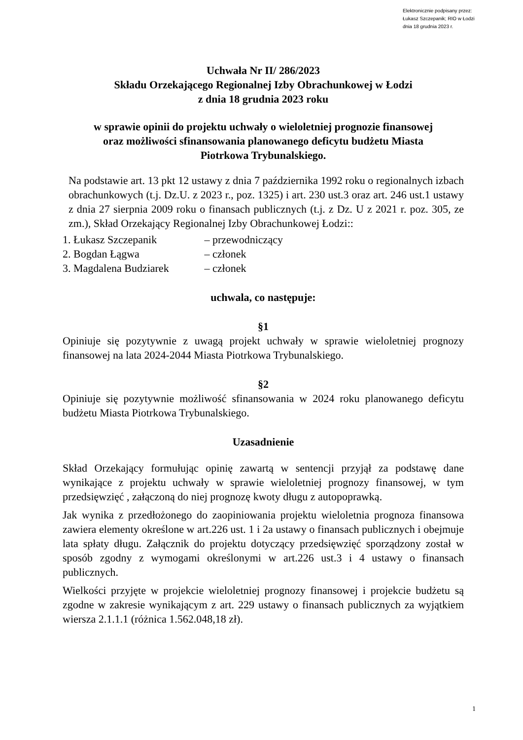Elektronicznie podpisany przez:
Łukasz Szczepanik; RIO w Łodzi
dnia 18 grudnia 2023 r.
Uchwała Nr II/ 286/2023
Składu Orzekającego Regionalnej Izby Obrachunkowej w Łodzi
z dnia 18 grudnia 2023 roku
w sprawie opinii do projektu uchwały o wieloletniej prognozie finansowej oraz możliwości sfinansowania planowanego deficytu budżetu Miasta Piotrkowa Trybunalskiego.
Na podstawie art. 13 pkt 12 ustawy z dnia 7 października 1992 roku o regionalnych izbach obrachunkowych (t.j. Dz.U. z 2023 r., poz. 1325) i art. 230 ust.3 oraz art. 246 ust.1 ustawy z dnia 27 sierpnia 2009 roku o finansach publicznych (t.j. z Dz. U z 2021 r. poz. 305, ze zm.), Skład Orzekający Regionalnej Izby Obrachunkowej Łodzi::
1. Łukasz Szczepanik – przewodniczący
2. Bogdan Łągwa – członek
3. Magdalena Budziarek – członek
uchwala, co następuje:
§1
Opiniuje się pozytywnie z uwagą projekt uchwały w sprawie wieloletniej prognozy finansowej na lata 2024-2044 Miasta Piotrkowa Trybunalskiego.
§2
Opiniuje się pozytywnie możliwość sfinansowania w 2024 roku planowanego deficytu budżetu Miasta Piotrkowa Trybunalskiego.
Uzasadnienie
Skład Orzekający formułując opinię zawartą w sentencji przyjął za podstawę dane wynikające z projektu uchwały w sprawie wieloletniej prognozy finansowej, w tym przedsięwzięć , załączoną do niej prognozę kwoty długu z autopoprawką.
Jak wynika z przedłożonego do zaopiniowania projektu wieloletnia prognoza finansowa zawiera elementy określone w art.226 ust. 1 i 2a ustawy o finansach publicznych i obejmuje lata spłaty długu. Załącznik do projektu dotyczący przedsięwzięć sporządzony został w sposób zgodny z wymogami określonymi w art.226 ust.3 i 4 ustawy o finansach publicznych.
Wielkości przyjęte w projekcie wieloletniej prognozy finansowej i projekcie budżetu są zgodne w zakresie wynikającym z art. 229 ustawy o finansach publicznych za wyjątkiem wiersza 2.1.1.1 (różnica 1.562.048,18 zł).
1